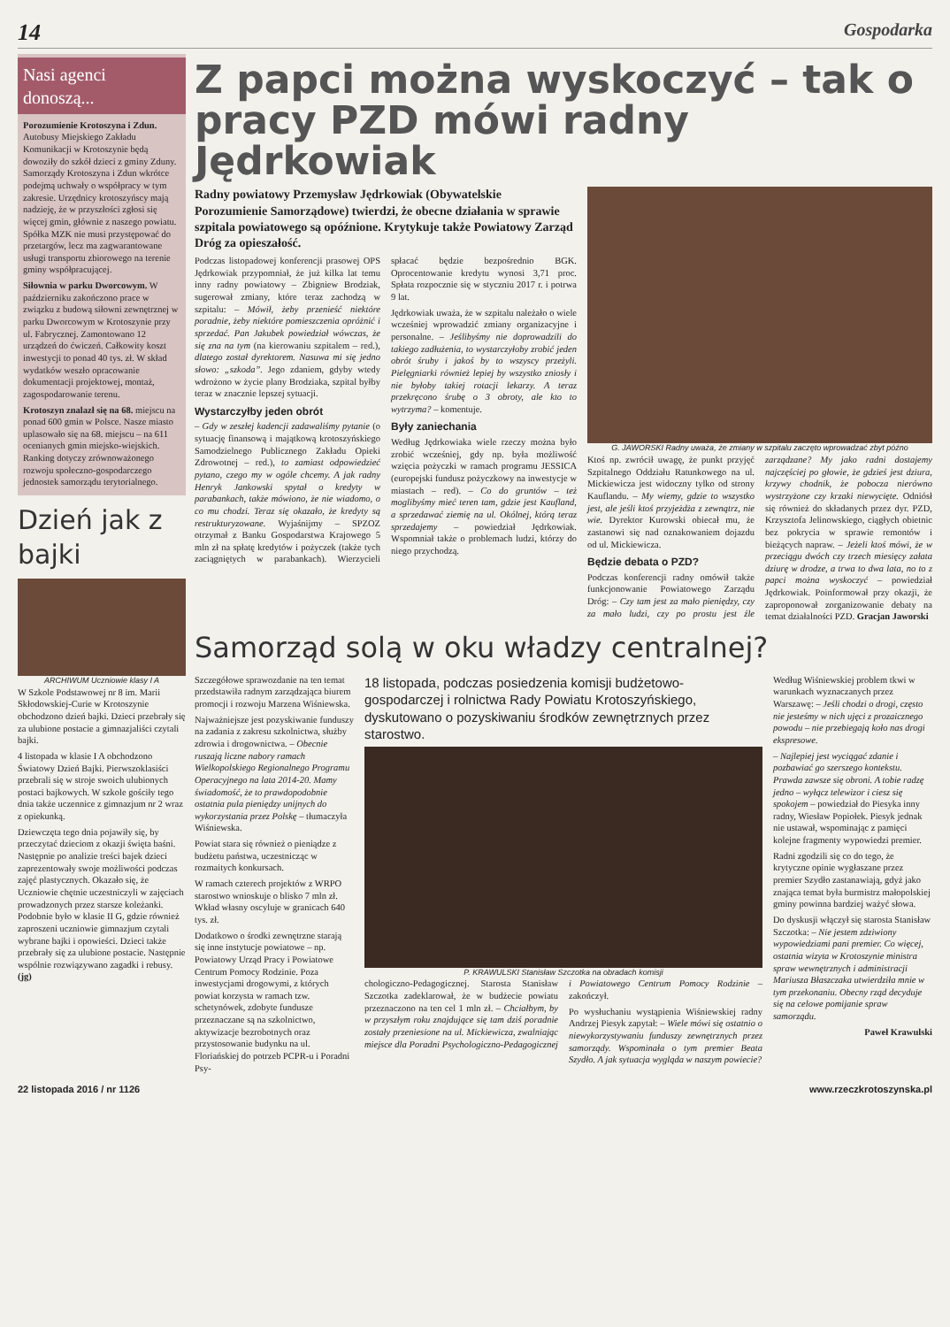14 Gospodarka
Nasi agenci donoszą...
Porozumienie Krotoszyna i Zdun. Autobusy Miejskiego Zakładu Komunikacji w Krotoszynie będą dowoziły do szkół dzieci z gminy Zduny. Samorządy Krotoszyna i Zdun wkrótce podejmą uchwały o współpracy w tym zakresie. Urzędnicy krotoszyńscy mają nadzieję, że w przyszłości zgłosi się więcej gmin, głównie z naszego powiatu. Spółka MZK nie musi przystępować do przetargów, lecz ma zagwarantowane usługi transportu zbiorowego na terenie gminy współpracującej.
Siłownia w parku Dworcowym. W październiku zakończono prace w związku z budową siłowni zewnętrznej w parku Dworcowym w Krotoszynie przy ul. Fabrycznej. Zamontowano 12 urządzeń do ćwiczeń. Całkowity koszt inwestycji to ponad 40 tys. zł. W skład wydatków weszło opracowanie dokumentacji projektowej, montaż, zagospodarowanie terenu.
Krotoszyn znalazł się na 68. miejscu na ponad 600 gmin w Polsce. Nasze miasto uplasowało się na 68. miejscu – na 611 ocenianych gmin miejsko-wiejskich. Ranking dotyczy zrównoważonego rozwoju społeczno-gospodarczego jednostek samorządu terytorialnego.
Dzień jak z bajki
ARCHIWUM Uczniowie klasy I A
W Szkole Podstawowej nr 8 im. Marii Skłodowskiej-Curie w Krotoszynie obchodzono dzień bajki. Dzieci przebrały się za ulubione postacie a gimnazjaliści czytali bajki.
4 listopada w klasie I A obchodzono Światowy Dzień Bajki. Pierwszoklasiści przebrali się w stroje swoich ulubionych postaci bajkowych. W szkole gościły tego dnia także uczennice z gimnazjum nr 2 wraz z opiekunką.
Dziewczęta tego dnia pojawiły się, by przeczytać dzieciom z okazji święta baśni. Następnie po analizie treści bajek dzieci zaprezentowały swoje możliwości podczas zajęć plastycznych. Okazało się, że Uczniowie chętnie uczestniczyli w zajęciach prowadzonych przez starsze koleżanki. Podobnie było w klasie II G, gdzie również zaproszeni uczniowie gimnazjum czytali wybrane bajki i opowieści. Dzieci także przebrały się za ulubione postacie. Następnie wspólnie rozwiązywano zagadki i rebusy. (jg)
Z papci można wyskoczyć – tak o pracy PZD mówi radny Jędrkowiak
Radny powiatowy Przemysław Jędrkowiak (Obywatelskie Porozumienie Samorządowe) twierdzi, że obecne działania w sprawie szpitala powiatowego są opóźnione. Krytykuje także Powiatowy Zarząd Dróg za opieszałość.
Podczas listopadowej konferencji prasowej OPS Jędrkowiak przypomniał, że już kilka lat temu inny radny powiatowy – Zbigniew Brodziak, sugerował zmiany, które teraz zachodzą w szpitalu: – Mówił, żeby przenieść niektóre poradnie, żeby niektóre pomieszczenia opróżnić i sprzedać. Pan Jakubek powiedział wówczas, że się zna na tym (na kierowaniu szpitalem – red.), dlatego został dyrektorem. Nasuwa mi się jedno słowo: „szkoda”. Jego zdaniem, gdyby wtedy wdrożono w życie plany Brodziaka, szpital byłby teraz w znacznie lepszej sytuacji.
Wystarczyłby jeden obrót
– Gdy w zeszłej kadencji zadawaliśmy pytanie (o sytuację finansową i majątkową krotoszyńskiego Samodzielnego Publicznego Zakładu Opieki Zdrowotnej – red.), to zamiast odpowiedzieć pytano, czego my w ogóle chcemy. A jak radny Henryk Jankowski spytał o kredyty w parabankach, także mówiono, że nie wiadomo, o co mu chodzi. Teraz się okazało, że kredyty są restrukturyzowane. Wyjaśnijmy – SPZOZ otrzymał z Banku Gospodarstwa Krajowego 5 mln zł na spłatę kredytów i pożyczek (także tych zaciągniętych w parabankach). Wierzycieli spłacać będzie bezpośrednio BGK. Oprocentowanie kredytu wynosi 3,71 proc. Spłata rozpocznie się w styczniu 2017 r. i potrwa 9 lat.
Jędrkowiak uważa, że w szpitalu należało o wiele wcześniej wprowadzić zmiany organizacyjne i personalne. – Jeślibyśmy nie doprowadzili do takiego zadłużenia, to wystarczyłoby zrobić jeden obrót śruby i jakoś by to wszyscy przeżyli. Pielęgniarki również lepiej by wszystko zniosły i nie byłoby takiej rotacji lekarzy. A teraz przekręcono śrubę o 3 obroty, ale kto to wytrzyma? – komentuje.
Były zaniechania
Według Jędrkowiaka wiele rzeczy można było zrobić wcześniej, gdy np. była możliwość wzięcia pożyczki w ramach programu JESSICA (europejski fundusz pożyczkowy na inwestycje w miastach – red). – Co do gruntów – też moglibyśmy mieć teren tam, gdzie jest Kaufland, a sprzedawać ziemię na ul. Okólnej, którą teraz sprzedajemy – powiedział Jędrkowiak. Wspomniał także o problemach ludzi, którzy do niego przychodzą.
G. JAWORSKI Radny uważa, że zmiany w szpitalu zaczęto wprowadzać zbyt późno
Ktoś np. zwrócił uwagę, że punkt przyjęć Szpitalnego Oddziału Ratunkowego na ul. Mickiewicza jest widoczny tylko od strony Kauflandu. – My wiemy, gdzie to wszystko jest, ale jeśli ktoś przyjeżdża z zewnątrz, nie wie. Dyrektor Kurowski obiecał mu, że zastanowi się nad oznakowaniem dojazdu od ul. Mickiewicza.
Będzie debata o PZD?
Podczas konferencji radny omówił także funkcjonowanie Powiatowego Zarządu Dróg: – Czy tam jest za mało pieniędzy, czy za mało ludzi, czy po prostu jest źle zarządzane? My jako radni dostajemy najczęściej po głowie, że gdzieś jest dziura, krzywy chodnik, że pobocza nierówno wystrzyżone czy krzaki niewycięte. Odniósł się również do składanych przez dyr. PZD, Krzysztofa Jelinowskiego, ciągłych obietnic bez pokrycia w sprawie remontów i bieżących napraw. – Jeżeli ktoś mówi, że w przeciągu dwóch czy trzech miesięcy załata dziurę w drodze, a trwa to dwa lata, no to z papci można wyskoczyć – powiedział Jędrkowiak. Poinformował przy okazji, że zaproponował zorganizowanie debaty na temat działalności PZD. Gracjan Jaworski
Samorząd solą w oku władzy centralnej?
Szczegółowe sprawozdanie na ten temat przedstawiła radnym zarządzająca biurem promocji i rozwoju Marzena Wiśniewska.
Najważniejsze jest pozyskiwanie funduszy na zadania z zakresu szkolnictwa, służby zdrowia i drogownictwa. – Obecnie ruszają liczne nabory ramach Wielkopolskiego Regionalnego Programu Operacyjnego na lata 2014-20. Mamy świadomość, że to prawdopodobnie ostatnia pula pieniędzy unijnych do wykorzystania przez Polskę – tłumaczyła Wiśniewska.
Powiat stara się również o pieniądze z budżetu państwa, uczestnicząc w rozmaitych konkursach.
W ramach czterech projektów z WRPO starostwo wnioskuje o blisko 7 mln zł. Wkład własny oscyluje w granicach 640 tys. zł.
Dodatkowo o środki zewnętrzne starają się inne instytucje powiatowe – np. Powiatowy Urząd Pracy i Powiatowe Centrum Pomocy Rodzinie. Poza inwestycjami drogowymi, z których powiat korzysta w ramach tzw. schetynówek, zdobyte fundusze przeznaczane są na szkolnictwo, aktywizacje bezrobotnych oraz przystosowanie budynku na ul. Floriańskiej do potrzeb PCPR-u i Poradni Psy-
18 listopada, podczas posiedzenia komisji budżetowo-gospodarczej i rolnictwa Rady Powiatu Krotoszyńskiego, dyskutowano o pozyskiwaniu środków zewnętrznych przez starostwo.
P. KRAWULSKI Stanisław Szczotka na obradach komisji
chologiczno-Pedagogicznej. Starosta Stanisław Szczotka zadeklarował, że w budżecie powiatu przeznaczono na ten cel 1 mln zł. – Chciałbym, by w przyszłym roku znajdujące się tam dziś poradnie zostały przeniesione na ul. Mickiewicza, zwalniając miejsce dla Poradni Psychologiczno-Pedagogicznej i Powiatowego Centrum Pomocy Rodzinie – zakończył.
Po wysłuchaniu wystąpienia Wiśniewskiej radny Andrzej Piesyk zapytał: – Wiele mówi się ostatnio o niewykorzystywaniu funduszy zewnętrznych przez samorządy. Wspominała o tym premier Beata Szydło. A jak sytuacja wygląda w naszym powiecie?
Według Wiśniewskiej problem tkwi w warunkach wyznaczanych przez Warszawę: – Jeśli chodzi o drogi, często nie jesteśmy w nich ujęci z prozaicznego powodu – nie przebiegają koło nas drogi ekspresowe.
– Najlepiej jest wyciągać zdanie i pozbawiać go szerszego kontekstu. Prawda zawsze się obroni. A tobie radzę jedno – wyłącz telewizor i ciesz się spokojem – powiedział do Piesyka inny radny, Wiesław Popiołek. Piesyk jednak nie ustawał, wspominając z pamięci kolejne fragmenty wypowiedzi premier.
Radni zgodzili się co do tego, że krytyczne opinie wygłaszane przez premier Szydło zastanawiają, gdyż jako znająca temat była burmistrz małopolskiej gminy powinna bardziej ważyć słowa.
Do dyskusji włączył się starosta Stanisław Szczotka: – Nie jestem zdziwiony wypowiedziami pani premier. Co więcej, ostatnia wizyta w Krotoszynie ministra spraw wewnętrznych i administracji Mariusza Błaszczaka utwierdziła mnie w tym przekonaniu. Obecny rząd decyduje się na celowe pomijanie spraw samorządu.
Paweł Krawulski
22 listopada 2016 / nr 1126 www.rzeczkrotoszynska.pl